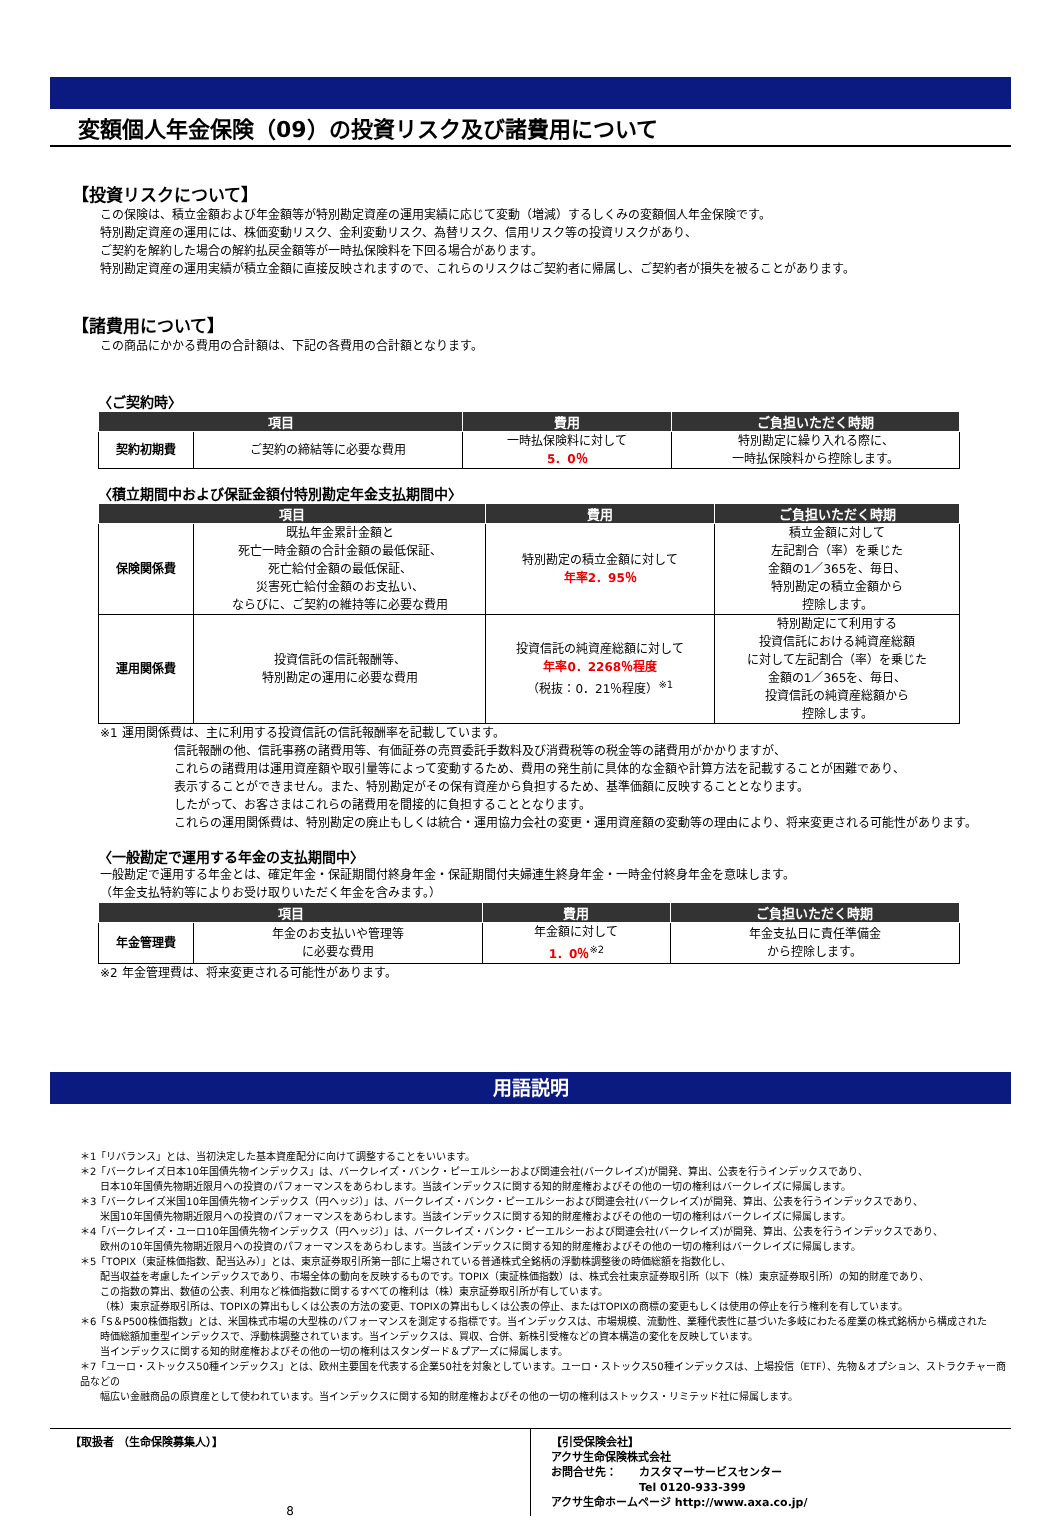変額個人年金保険（09）の投資リスク及び諸費用について
【投資リスクについて】
この保険は、積立金額および年金額等が特別勘定資産の運用実績に応じて変動（増減）するしくみの変額個人年金保険です。
特別勘定資産の運用には、株価変動リスク、金利変動リスク、為替リスク、信用リスク等の投資リスクがあり、
ご契約を解約した場合の解約払戻金額等が一時払保険料を下回る場合があります。
特別勘定資産の運用実績が積立金額に直接反映されますので、これらのリスクはご契約者に帰属し、ご契約者が損失を被ることがあります。
【諸費用について】
この商品にかかる費用の合計額は、下記の各費用の合計額となります。
〈ご契約時〉
| 項目 | | 費用 | ご負担いただく時期 |
| --- | --- | --- | --- |
| 契約初期費 | ご契約の締結等に必要な費用 | 一時払保険料に対して 5．0％ | 特別勘定に繰り入れる際に、 一時払保険料から控除します。 |
〈積立期間中および保証金額付特別勘定年金支払期間中〉
| 項目 | | 費用 | ご負担いただく時期 |
| --- | --- | --- | --- |
| 保険関係費 | 既払年金累計金額と 死亡一時金額の合計金額の最低保証、 死亡給付金額の最低保証、 災害死亡給付金額のお支払い、 ならびに、ご契約の維持等に必要な費用 | 特別勘定の積立金額に対して 年率2．95％ | 積立金額に対して 左記割合（率）を乗じた 金額の1／365を、毎日、 特別勘定の積立金額から 控除します。 |
| 運用関係費 | 投資信託の信託報酬等、 特別勘定の運用に必要な費用 | 投資信託の純資産総額に対して 年率0．2268％程度 （税抜：0．21％程度）<sup>※1</sup> | 特別勘定にて利用する 投資信託における純資産総額 に対して左記割合（率）を乗じた 金額の1／365を、毎日、 投資信託の純資産総額から 控除します。 |
※1 運用関係費は、主に利用する投資信託の信託報酬率を記載しています。
信託報酬の他、信託事務の諸費用等、有価証券の売買委託手数料及び消費税等の税金等の諸費用がかかりますが、
これらの諸費用は運用資産額や取引量等によって変動するため、費用の発生前に具体的な金額や計算方法を記載することが困難であり、
表示することができません。また、特別勘定がその保有資産から負担するため、基準価額に反映することとなります。
したがって、お客さまはこれらの諸費用を間接的に負担することとなります。
これらの運用関係費は、特別勘定の廃止もしくは統合・運用協力会社の変更・運用資産額の変動等の理由により、将来変更される可能性があります。
〈一般勘定で運用する年金の支払期間中〉
一般勘定で運用する年金とは、確定年金・保証期間付終身年金・保証期間付夫婦連生終身年金・一時金付終身年金を意味します。
（年金支払特約等によりお受け取りいただく年金を含みます。）
| 項目 | | 費用 | ご負担いただく時期 |
| --- | --- | --- | --- |
| 年金管理費 | 年金のお支払いや管理等 に必要な費用 | 年金額に対して 1．0％<sup>※2</sup> | 年金支払日に責任準備金 から控除します。 |
※2 年金管理費は、将来変更される可能性があります。
用語説明
＊1「リバランス」とは、当初決定した基本資産配分に向けて調整することをいいます。
＊2「バークレイズ日本10年国債先物インデックス」は、バークレイズ・バンク・ピーエルシーおよび関連会社(バークレイズ)が開発、算出、公表を行うインデックスであり、
日本10年国債先物期近限月への投資のパフォーマンスをあらわします。当該インデックスに関する知的財産権およびその他の一切の権利はバークレイズに帰属します。
＊3「バークレイズ米国10年国債先物インデックス（円ヘッジ）」は、バークレイズ・バンク・ピーエルシーおよび関連会社(バークレイズ)が開発、算出、公表を行うインデックスであり、
米国10年国債先物期近限月への投資のパフォーマンスをあらわします。当該インデックスに関する知的財産権およびその他の一切の権利はバークレイズに帰属します。
＊4「バークレイズ・ユーロ10年国債先物インデックス（円ヘッジ）」は、バークレイズ・バンク・ピーエルシーおよび関連会社(バークレイズ)が開発、算出、公表を行うインデックスであり、
欧州の10年国債先物期近限月への投資のパフォーマンスをあらわします。当該インデックスに関する知的財産権およびその他の一切の権利はバークレイズに帰属します。
＊5「TOPIX（東証株価指数、配当込み）」とは、東京証券取引所第一部に上場されている普通株式全銘柄の浮動株調整後の時価総額を指数化し、
配当収益を考慮したインデックスであり、市場全体の動向を反映するものです。TOPIX（東証株価指数）は、株式会社東京証券取引所（以下（株）東京証券取引所）の知的財産であり、
この指数の算出、数値の公表、利用など株価指数に関するすべての権利は（株）東京証券取引所が有しています。
（株）東京証券取引所は、TOPIXの算出もしくは公表の方法の変更、TOPIXの算出もしくは公表の停止、またはTOPIXの商標の変更もしくは使用の停止を行う権利を有しています。
＊6「S＆P500株価指数」とは、米国株式市場の大型株のパフォーマンスを測定する指標です。当インデックスは、市場規模、流動性、業種代表性に基づいた多岐にわたる産業の株式銘柄から構成された
時価総額加重型インデックスで、浮動株調整されています。当インデックスは、買収、合併、新株引受権などの資本構造の変化を反映しています。
当インデックスに関する知的財産権およびその他の一切の権利はスタンダード＆プアーズに帰属します。
＊7「ユーロ・ストックス50種インデックス」とは、欧州主要国を代表する企業50社を対象としています。ユーロ・ストックス50種インデックスは、上場投信（ETF）、先物＆オプション、ストラクチャー商品などの
幅広い金融商品の原資産として使われています。当インデックスに関する知的財産権およびその他の一切の権利はストックス・リミテッド社に帰属します。
【取扱者 （生命保険募集人）】
【引受保険会社】
アクサ生命保険株式会社
お問合せ先：　　カスタマーサービスセンター
　　　　　　　　Tel 0120-933-399
アクサ生命ホームページ http://www.axa.co.jp/
8